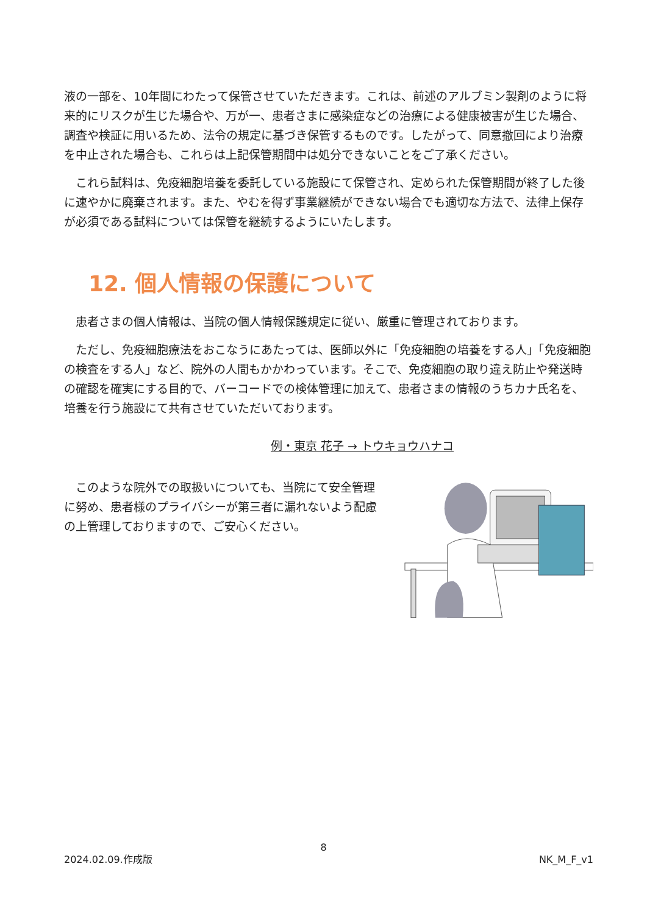液の一部を、10年間にわたって保管させていただきます。これは、前述のアルブミン製剤のように将来的にリスクが生じた場合や、万が一、患者さまに感染症などの治療による健康被害が生じた場合、調査や検証に用いるため、法令の規定に基づき保管するものです。したがって、同意撤回により治療を中止された場合も、これらは上記保管期間中は処分できないことをご了承ください。
これら試料は、免疫細胞培養を委託している施設にて保管され、定められた保管期間が終了した後に速やかに廃棄されます。また、やむを得ず事業継続ができない場合でも適切な方法で、法律上保存が必須である試料については保管を継続するようにいたします。
12. 個人情報の保護について
患者さまの個人情報は、当院の個人情報保護規定に従い、厳重に管理されております。
ただし、免疫細胞療法をおこなうにあたっては、医師以外に「免疫細胞の培養をする人」「免疫細胞の検査をする人」など、院外の人間もかかわっています。そこで、免疫細胞の取り違え防止や発送時の確認を確実にする目的で、バーコードでの検体管理に加えて、患者さまの情報のうちカナ氏名を、培養を行う施設にて共有させていただいております。
例・東京 花子 → トウキョウハナコ
このような院外での取扱いについても、当院にて安全管理に努め、患者様のプライバシーが第三者に漏れないよう配慮の上管理しておりますので、ご安心ください。
8
2024.02.09.作成版 NK_M_F_v1